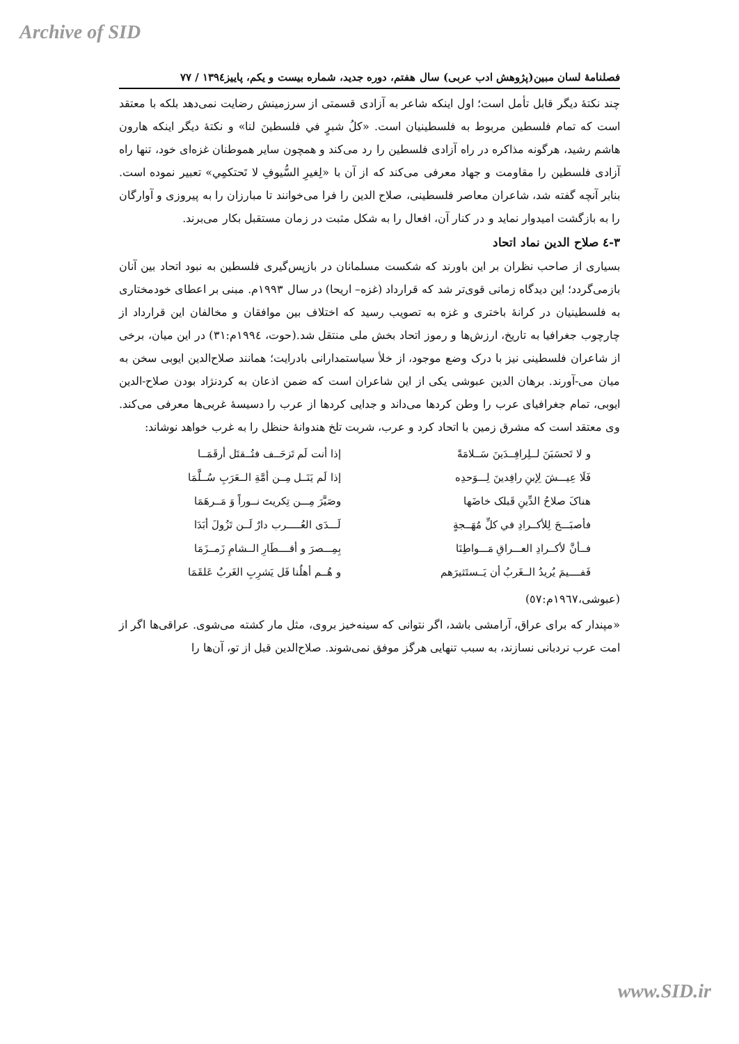Archive of SID
فصلنامهٔ لسان مبین(پژوهش ادب عربی) سال هفتم، دوره جدید، شماره بیست و یکم، پاییز۱۳۹٤ / ۷۷
چند نکتهٔ دیگر قابل تأمل است؛ اول اینکه شاعر به آزادی قسمتی از سرزمینش رضایت نمی‌دهد بلکه با معتقد است که تمام فلسطین مربوط به فلسطینیان است. «کلُ شبرٍ في فلسطينَ لنا» و نکتهٔ دیگر اینکه هارون هاشم رشید، هرگونه مذاکره در راه آزادی فلسطین را رد می‌کند و همچون سایر هموطنان غزه‌ای خود، تنها راه آزادی فلسطین را مقاومت و جهاد معرفی می‌کند که از آن با «لِغيرِ السُّيوفِ لا تَحتكمِي» تعبیر نموده است. بنابر آنچه گفته شد، شاعران معاصر فلسطینی، صلاح الدین را فرا می‌خوانند تا مبارزان را به پیروزی و آوارگان را به بازگشت امیدوار نماید و در کنار آن، افعال را به شکل مثبت در زمان مستقبل بکار می‌برند.
۳-٤ صلاح الدین نماد اتحاد
بسیاری از صاحب نظران بر این باورند که شکست مسلمانان در بازپس‌گیری فلسطین به نبود اتحاد بین آنان بازمی‌گردد؛ این دیدگاه زمانی قوی‌تر شد که قرارداد (غزه– اریحا) در سال ۱۹۹۳م. مبنی بر اعطای خودمختاری به فلسطینیان در کرانهٔ باختری و غزه به تصویب رسید که اختلاف بین موافقان و مخالفان این قرارداد از چارچوب جغرافیا به تاریخ، ارزش‌ها و رموز اتحاد بخش ملی منتقل شد.(حوت، ۱۹۹٤م:۳۱) در این میان، برخی از شاعران فلسطینی نیز با درک وضع موجود، از خلأ سیاستمدارانی بادرایت؛ همانند صلاح‌الدین ایوبی سخن به میان می-آورند. برهان الدین عبوشی یکی از این شاعران است که ضمن اذعان به کردنژاد بودن صلاح-الدین ایوبی، تمام جغرافیای عرب را وطن کردها می‌داند و جدایی کردها از عرب را دسیسهٔ غربی‌ها معرفی می‌کند. وی معتقد است که مشرق زمین با اتحاد کرد و عرب، شربت تلخ هندوانهٔ حنظل را به غرب خواهد نوشاند:
| و لا تَحسَبَنَ لــلِرافِــدَينَ سَــلامَةً | إذا أنت لَم تَزحَــف فتُــقتَل أرقَمَــا |
| فَلَا عِيـــشَ لِإبنِ رافِدينَ لِـــوَحدِه | إذا لَم يَنَــل مِــن أمَّةِ الــعَرَبِ سُــلَّمَا |
| هناکَ صلاحُ الدِّينِ قَبلک خاضَها | وصَيَّرَ مِـــن تِکريتَ نــوراً وَ مَــرهَمَا |
| فأصبَـــحَ لِلأکــرادِ في کلِّ مُهَــجةٍ | لَـــدَى العُـــــرب دارٌ لَــن تَزُولَ أبَدَا |
| فــأنَّ لأکــرادِ العـــراقِ مَـــواطِنَا | بِمِـــصرَ و أقــــطَارِ الــشامِ زَمــزَمَا |
| فَفــــيمَ يُريدُ الــغَربُ أن يَــستَثيرَهم | و هُــم أهلُنا فَل يَشرِبِ الغَربُ عَلقَمَا |
(عبوشی،۱۹٦۷م:٥۷)
«مپندار که برای عراق، آرامشی باشد، اگر نتوانی که سینه‌خیز بروی، مثل مار کشته می‌شوی. عراقی‌ها اگر از امت عرب نردبانی نسازند، به سبب تنهایی هرگز موفق نمی‌شوند. صلاح‌الدین قبل از تو، آن‌ها را
www.SID.ir